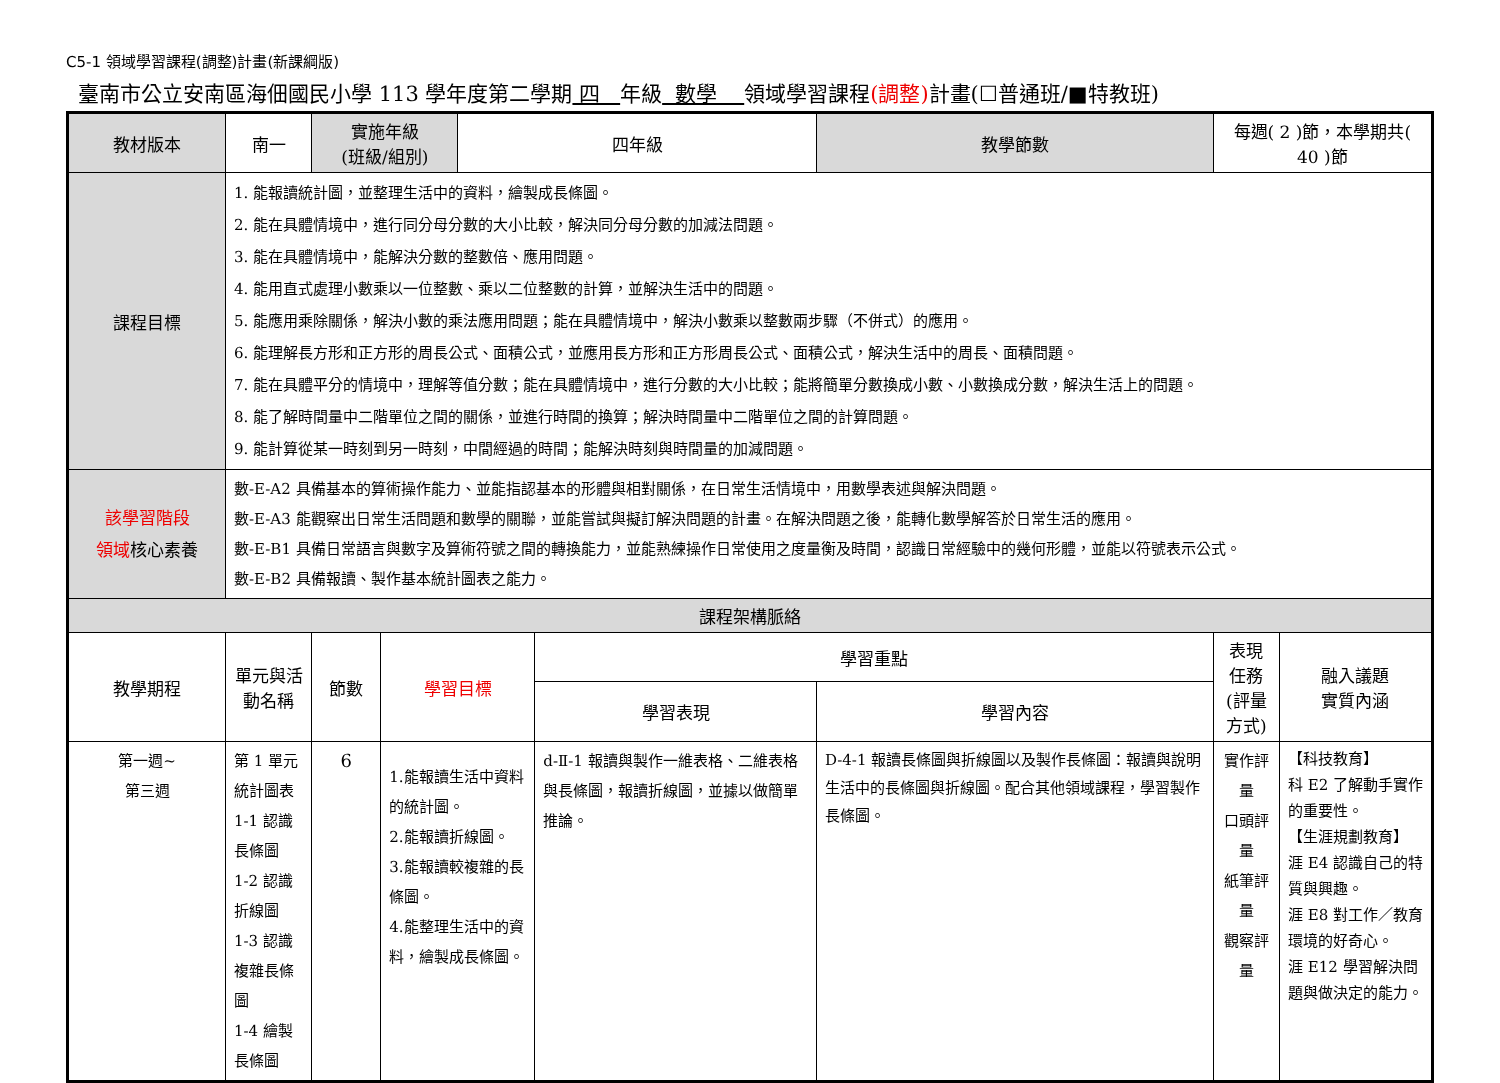C5-1 領域學習課程(調整)計畫(新課綱版)
臺南市公立安南區海佃國民小學 113 學年度第二學期 四 年級 數學 領域學習課程(調整) 計畫(☐普通班/■特教班)
| 教材版本 | 南一 | 實施年級 (班級/組別) | | 四年級 | | 教學節數 | 每週( 2 )節，本學期共( 40 )節 | |
| 課程目標 | 1. 能報讀統計圖，並整理生活中的資料，繪製成長條圖。 2. 能在具體情境中，進行同分母分數的大小比較，解決同分母分數的加減法問題。 3. 能在具體情境中，能解決分數的整數倍、應用問題。 4. 能用直式處理小數乘以一位整數、乘以二位整數的計算，並解決生活中的問題。 5. 能應用乘除關係，解決小數的乘法應用問題；能在具體情境中，解決小數乘以整數兩步驟（不併式）的應用。 6. 能理解長方形和正方形的周長公式、面積公式，並應用長方形和正方形周長公式、面積公式，解決生活中的周長、面積問題。 7. 能在具體平分的情境中，理解等值分數；能在具體情境中，進行分數的大小比較；能將簡單分數換成小數、小數換成分數，解決生活上的問題。 8. 能了解時間量中二階單位之間的關係，並進行時間的換算；解決時間量中二階單位之間的計算問題。 9. 能計算從某一時刻到另一時刻，中間經過的時間；能解決時刻與時間量的加減問題。 | | | | | | | |
| 該學習階段 領域 核心素養 | 數-E-A2 具備基本的算術操作能力、並能指認基本的形體與相對關係，在日常生活情境中，用數學表述與解決問題。 數-E-A3 能觀察出日常生活問題和數學的關聯，並能嘗試與擬訂解決問題的計畫。在解決問題之後，能轉化數學解答於日常生活的應用。 數-E-B1 具備日常語言與數字及算術符號之間的轉換能力，並能熟練操作日常使用之度量衡及時間，認識日常經驗中的幾何形體，並能以符號表示公式。 數-E-B2 具備報讀、製作基本統計圖表之能力。 | | | | | | | |
| 課程架構脈絡 | | | | | | | | |
| 教學期程 | 單元與活動名稱 | 節數 | 學習目標 | | 學習重點 | | 表現任務 (評量方式) | 融入議題 實質內涵 |
| | | | | | 學習表現 | 學習內容 | | |
| 第一週~ 第三週 | 第 1 單元 統計圖表 1-1 認識長條圖 1-2 認識折線圖 1-3 認識複雜長條圖 1-4 繪製長條圖 | 6 | 1.能報讀生活中資料的統計圖。 2.能報讀折線圖。 3.能報讀較複雜的長條圖。 4.能整理生活中的資料，繪製成長條圖。 | | d-Ⅱ-1 報讀與製作一維表格、二維表格與長條圖，報讀折線圖，並據以做簡單推論。 | D-4-1 報讀長條圖與折線圖以及製作長條圖：報讀與說明生活中的長條圖與折線圖。配合其他領域課程，學習製作長條圖。 | 實作評量 口頭評量 紙筆評量 觀察評量 | 【科技教育】 科 E2 了解動手實作的重要性。 【生涯規劃教育】 涯 E4 認識自己的特質與興趣。 涯 E8 對工作／教育環境的好奇心。 涯 E12 學習解決問題與做決定的能力。 |